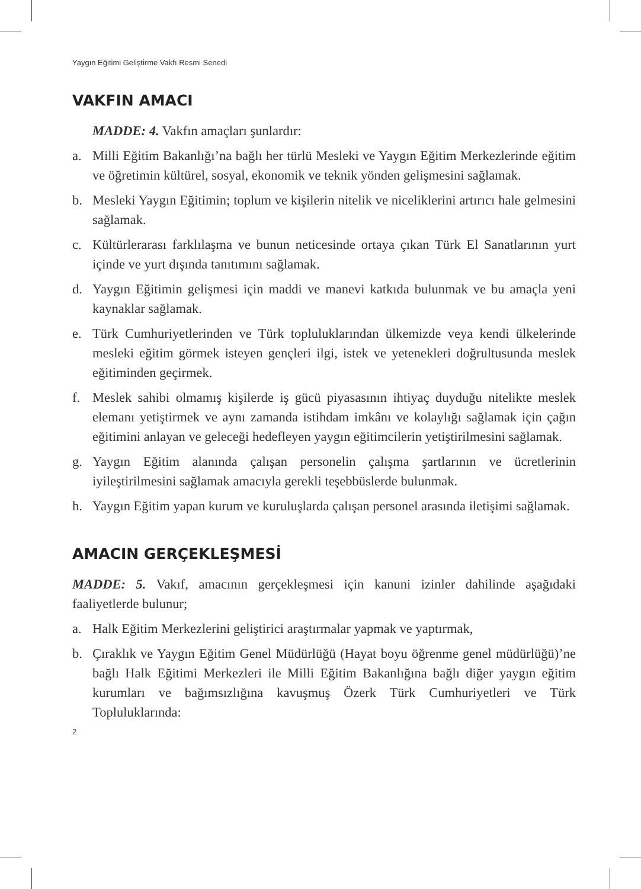Yaygın Eğitimi Geliştirme Vakfı Resmi Senedi
VAKFIN AMACI
MADDE: 4. Vakfın amaçları şunlardır:
a. Milli Eğitim Bakanlığı’na bağlı her türlü Mesleki ve Yaygın Eğitim Merkezlerinde eğitim ve öğretimin kültürel, sosyal, ekonomik ve teknik yönden gelişmesini sağlamak.
b. Mesleki Yaygın Eğitimin; toplum ve kişilerin nitelik ve niceliklerini artırıcı hale gelmesini sağlamak.
c. Kültürlerarası farklılaşma ve bunun neticesinde ortaya çıkan Türk El Sanatlarının yurt içinde ve yurt dışında tanıtımını sağlamak.
d. Yaygın Eğitimin gelişmesi için maddi ve manevi katkıda bulunmak ve bu amaçla yeni kaynaklar sağlamak.
e. Türk Cumhuriyetlerinden ve Türk topluluklarından ülkemizde veya kendi ülkelerinde mesleki eğitim görmek isteyen gençleri ilgi, istek ve yetenekleri doğrultusunda meslek eğitiminden geçirmek.
f. Meslek sahibi olmamış kişilerde iş gücü piyasasının ihtiyaç duyduğu nitelikte meslek elemanı yetiştirmek ve aynı zamanda istihdam imkânı ve kolaylığı sağlamak için çağın eğitimini anlayan ve geleceği hedefleyen yaygın eğitimcilerin yetiştirilmesini sağlamak.
g. Yaygın Eğitim alanında çalışan personelin çalışma şartlarının ve ücretlerinin iyileştirilmesini sağlamak amacıyla gerekli teşebbüslerde bulunmak.
h. Yaygın Eğitim yapan kurum ve kuruluşlarda çalışan personel arasında iletişimi sağlamak.
AMACIN GERÇEKLEŞMESİ
MADDE: 5. Vakıf, amacının gerçekleşmesi için kanuni izinler dahilinde aşağıdaki faaliyetlerde bulunur;
a. Halk Eğitim Merkezlerini geliştirici araştırmalar yapmak ve yaptırmak,
b. Çıraklık ve Yaygın Eğitim Genel Müdürlüğü (Hayat boyu öğrenme genel müdürlüğü)’ne bağlı Halk Eğitimi Merkezleri ile Milli Eğitim Bakanlığına bağlı diğer yaygın eğitim kurumları ve bağımsızlığına kavuşmuş Özerk Türk Cumhuriyetleri ve Türk Topluluklarında:
2